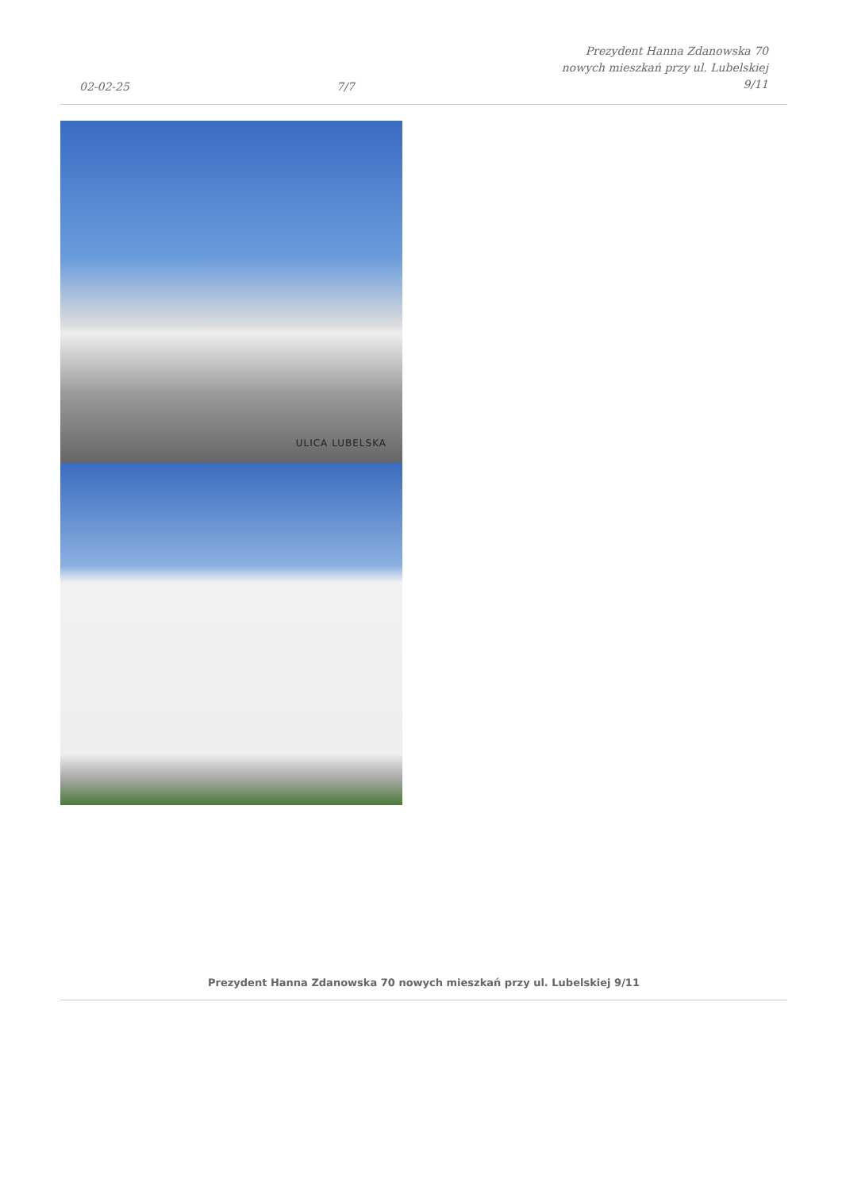02-02-25
7/7
Prezydent Hanna Zdanowska 70
nowych mieszkań przy ul. Lubelskiej
9/11
ULICA LUBELSKA
Prezydent Hanna Zdanowska 70 nowych mieszkań przy ul. Lubelskiej 9/11